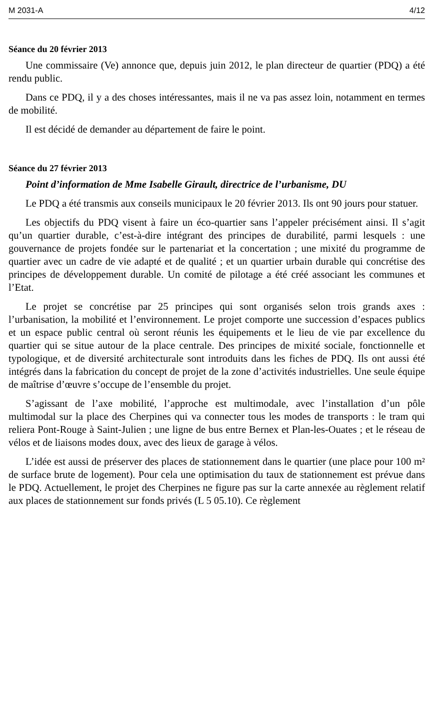M 2031-A 4/12
Séance du 20 février 2013
Une commissaire (Ve) annonce que, depuis juin 2012, le plan directeur de quartier (PDQ) a été rendu public.
Dans ce PDQ, il y a des choses intéressantes, mais il ne va pas assez loin, notamment en termes de mobilité.
Il est décidé de demander au département de faire le point.
Séance du 27 février 2013
Point d’information de Mme Isabelle Girault, directrice de l’urbanisme, DU
Le PDQ a été transmis aux conseils municipaux le 20 février 2013. Ils ont 90 jours pour statuer.
Les objectifs du PDQ visent à faire un éco-quartier sans l’appeler précisément ainsi. Il s’agit qu’un quartier durable, c’est-à-dire intégrant des principes de durabilité, parmi lesquels : une gouvernance de projets fondée sur le partenariat et la concertation ; une mixité du programme de quartier avec un cadre de vie adapté et de qualité ; et un quartier urbain durable qui concrétise des principes de développement durable. Un comité de pilotage a été créé associant les communes et l’Etat.
Le projet se concrétise par 25 principes qui sont organisés selon trois grands axes : l’urbanisation, la mobilité et l’environnement. Le projet comporte une succession d’espaces publics et un espace public central où seront réunis les équipements et le lieu de vie par excellence du quartier qui se situe autour de la place centrale. Des principes de mixité sociale, fonctionnelle et typologique, et de diversité architecturale sont introduits dans les fiches de PDQ. Ils ont aussi été intégrés dans la fabrication du concept de projet de la zone d’activités industrielles. Une seule équipe de maîtrise d’œuvre s’occupe de l’ensemble du projet.
S’agissant de l’axe mobilité, l’approche est multimodale, avec l’installation d’un pôle multimodal sur la place des Cherpines qui va connecter tous les modes de transports : le tram qui reliera Pont-Rouge à Saint-Julien ; une ligne de bus entre Bernex et Plan-les-Ouates ; et le réseau de vélos et de liaisons modes doux, avec des lieux de garage à vélos.
L’idée est aussi de préserver des places de stationnement dans le quartier (une place pour 100 m² de surface brute de logement). Pour cela une optimisation du taux de stationnement est prévue dans le PDQ. Actuellement, le projet des Cherpines ne figure pas sur la carte annexée au règlement relatif aux places de stationnement sur fonds privés (L 5 05.10). Ce règlement